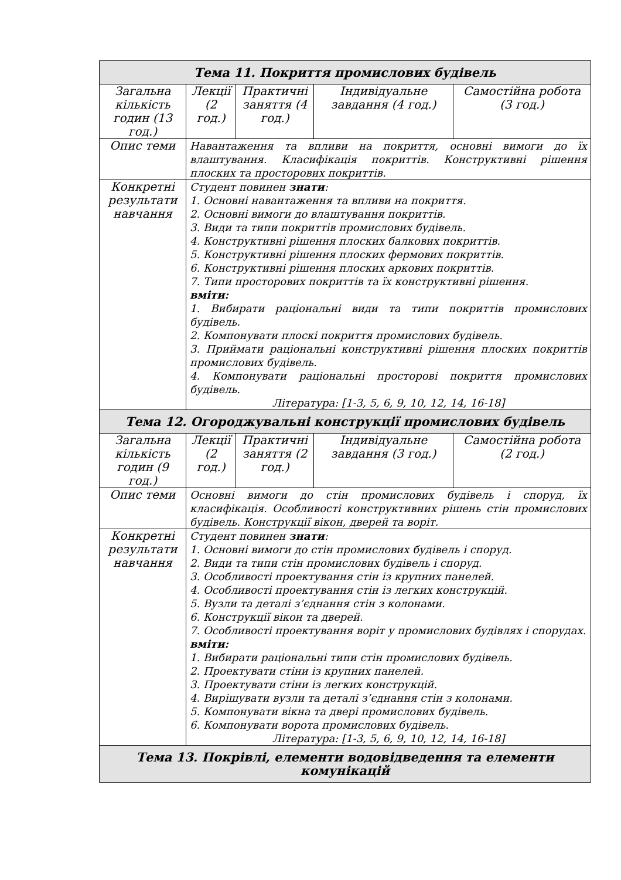| Тема 11. Покриття промислових будівель | | | | |
| Загальна кількість годин (13 год.) | Лекції (2 год.) | Практичні заняття (4 год.) | Індивідуальне завдання (4 год.) | Самостійна робота (3 год.) |
| Опис теми | Навантаження та впливи на покриття, основні вимоги до їх влаштування. Класифікація покриттів. Конструктивні рішення плоских та просторових покриттів. | | | |
| Конкретні результати навчання | Студент повинен знати : 1. Основні навантаження та впливи на покриття. 2. Основні вимоги до влаштування покриттів. 3. Види та типи покриттів промислових будівель. 4. Конструктивні рішення плоских балкових покриттів. 5. Конструктивні рішення плоских фермових покриттів. 6. Конструктивні рішення плоских аркових покриттів. 7. Типи просторових покриттів та їх конструктивні рішення. вміти: 1. Вибирати раціональні види та типи покриттів промислових будівель. 2. Компонувати плоскі покриття промислових будівель. 3. Приймати раціональні конструктивні рішення плоских покриттів промислових будівель. 4. Компонувати раціональні просторові покриття промислових будівель. Література: [1-3, 5, 6, 9, 10, 12, 14, 16-18] | | | |
| Тема 12. Огороджувальні конструкції промислових будівель | | | | |
| Загальна кількість годин (9 год.) | Лекції (2 год.) | Практичні заняття (2 год.) | Індивідуальне завдання (3 год.) | Самостійна робота (2 год.) |
| Опис теми | Основні вимоги до стін промислових будівель і споруд, їх класифікація. Особливості конструктивних рішень стін промислових будівель. Конструкції вікон, дверей та воріт. | | | |
| Конкретні результати навчання | Студент повинен знати : 1. Основні вимоги до стін промислових будівель і споруд. 2. Види та типи стін промислових будівель і споруд. 3. Особливості проектування стін із крупних панелей. 4. Особливості проектування стін із легких конструкцій. 5. Вузли та деталі з’єднання стін з колонами. 6. Конструкції вікон та дверей. 7. Особливості проектування воріт у промислових будівлях і спорудах. вміти: 1. Вибирати раціональні типи стін промислових будівель. 2. Проектувати стіни із крупних панелей. 3. Проектувати стіни із легких конструкцій. 4. Вирішувати вузли та деталі з’єднання стін з колонами. 5. Компонувати вікна та двері промислових будівель. 6. Компонувати ворота промислових будівель. Література: [1-3, 5, 6, 9, 10, 12, 14, 16-18] | | | |
| Тема 13. Покрівлі, елементи водовідведення та елементи комунікацій | | | | |